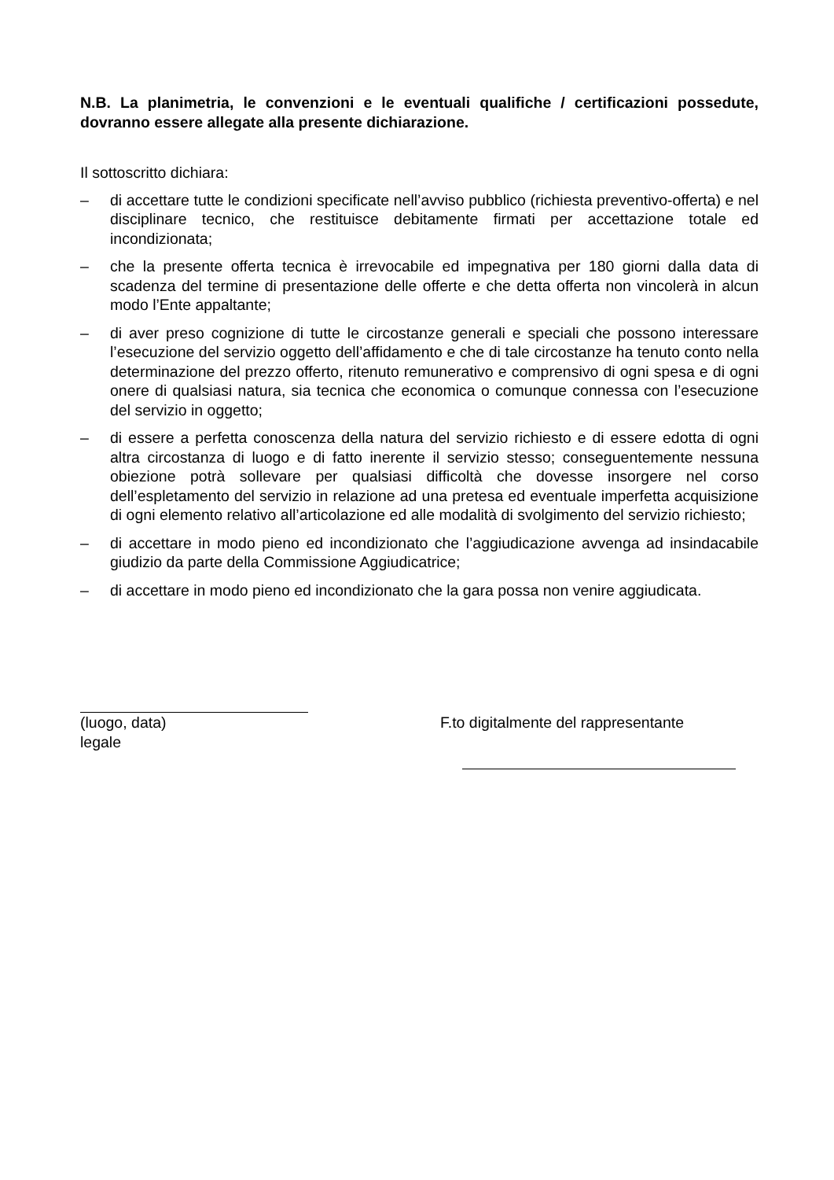N.B. La planimetria, le convenzioni e le eventuali qualifiche / certificazioni possedute, dovranno essere allegate alla presente dichiarazione.
Il sottoscritto dichiara:
– di accettare tutte le condizioni specificate nell’avviso pubblico (richiesta preventivo-offerta) e nel disciplinare tecnico, che restituisce debitamente firmati per accettazione totale ed incondizionata;
– che la presente offerta tecnica è irrevocabile ed impegnativa per 180 giorni dalla data di scadenza del termine di presentazione delle offerte e che detta offerta non vincolerà in alcun modo l’Ente appaltante;
– di aver preso cognizione di tutte le circostanze generali e speciali che possono interessare l’esecuzione del servizio oggetto dell’affidamento e che di tale circostanze ha tenuto conto nella determinazione del prezzo offerto, ritenuto remunerativo e comprensivo di ogni spesa e di ogni onere di qualsiasi natura, sia tecnica che economica o comunque connessa con l’esecuzione del servizio in oggetto;
– di essere a perfetta conoscenza della natura del servizio richiesto e di essere edotta di ogni altra circostanza di luogo e di fatto inerente il servizio stesso; conseguentemente nessuna obiezione potrà sollevare per qualsiasi difficoltà che dovesse insorgere nel corso dell’espletamento del servizio in relazione ad una pretesa ed eventuale imperfetta acquisizione di ogni elemento relativo all’articolazione ed alle modalità di svolgimento del servizio richiesto;
– di accettare in modo pieno ed incondizionato che l’aggiudicazione avvenga ad insindacabile giudizio da parte della Commissione Aggiudicatrice;
– di accettare in modo pieno ed incondizionato che la gara possa non venire aggiudicata.
(luogo, data) F.to digitalmente del rappresentante
legale